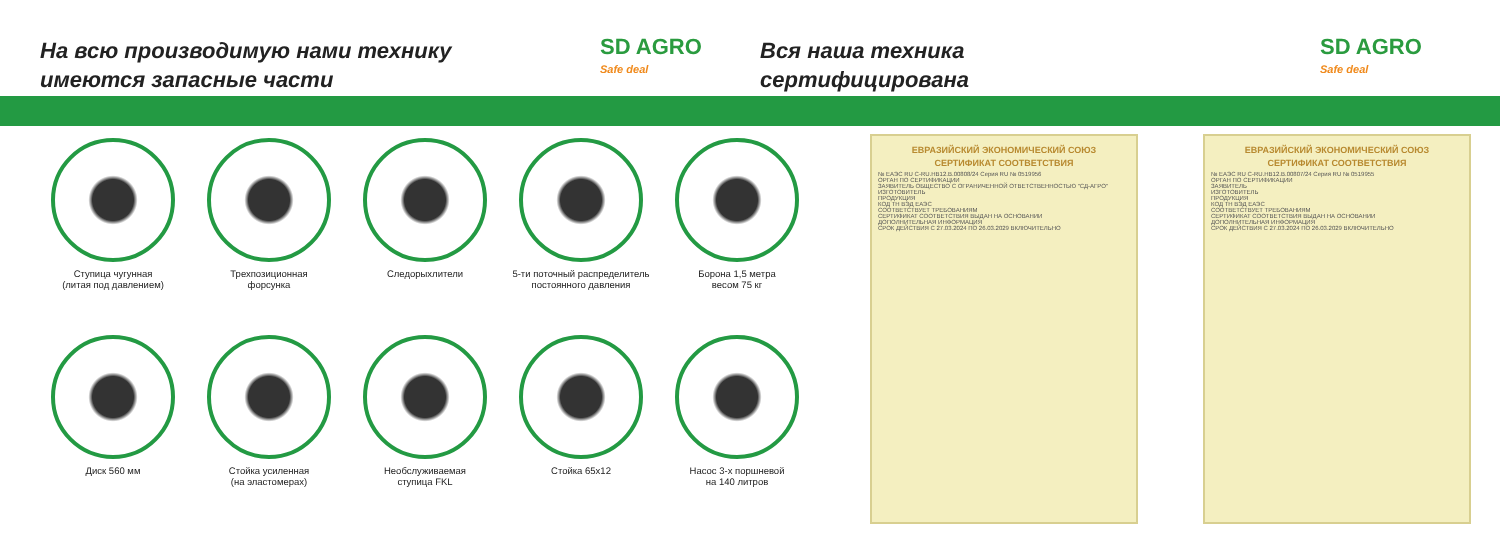На всю производимую нами технику
имеются запасные части
SD AGRO
Safe deal
Вся наша техника
сертифицирована
SD AGRO
Safe deal
Ступица чугунная
(литая под давлением)
Трехпозиционная
форсунка
Следорыхлители
5-ти поточный распределитель постоянного давления
Борона 1,5 метра
весом 75 кг
Диск 560 мм
Стойка усиленная
(на эластомерах)
Необслуживаемая
ступица FKL
Стойка 65х12
Насос 3-х поршневой
на 140 литров
ЕВРАЗИЙСКИЙ ЭКОНОМИЧЕСКИЙ СОЮЗ
СЕРТИФИКАТ СООТВЕТСТВИЯ
№ ЕАЭС RU C-RU.НВ12.В.00808/24 Серия RU № 0519956
ОРГАН ПО СЕРТИФИКАЦИИ
ЗАЯВИТЕЛЬ ОБЩЕСТВО С ОГРАНИЧЕННОЙ ОТВЕТСТВЕННОСТЬЮ "СД-АГРО"
ИЗГОТОВИТЕЛЬ
ПРОДУКЦИЯ
КОД ТН ВЭД ЕАЭС
СООТВЕТСТВУЕТ ТРЕБОВАНИЯМ
СЕРТИФИКАТ СООТВЕТСТВИЯ ВЫДАН НА ОСНОВАНИИ
ДОПОЛНИТЕЛЬНАЯ ИНФОРМАЦИЯ
СРОК ДЕЙСТВИЯ С 27.03.2024 ПО 26.03.2029 ВКЛЮЧИТЕЛЬНО
ЕВРАЗИЙСКИЙ ЭКОНОМИЧЕСКИЙ СОЮЗ
СЕРТИФИКАТ СООТВЕТСТВИЯ
№ ЕАЭС RU C-RU.НВ12.В.00807/24 Серия RU № 0519955
ОРГАН ПО СЕРТИФИКАЦИИ
ЗАЯВИТЕЛЬ
ИЗГОТОВИТЕЛЬ
ПРОДУКЦИЯ
КОД ТН ВЭД ЕАЭС
СООТВЕТСТВУЕТ ТРЕБОВАНИЯМ
СЕРТИФИКАТ СООТВЕТСТВИЯ ВЫДАН НА ОСНОВАНИИ
ДОПОЛНИТЕЛЬНАЯ ИНФОРМАЦИЯ
СРОК ДЕЙСТВИЯ С 27.03.2024 ПО 26.03.2029 ВКЛЮЧИТЕЛЬНО